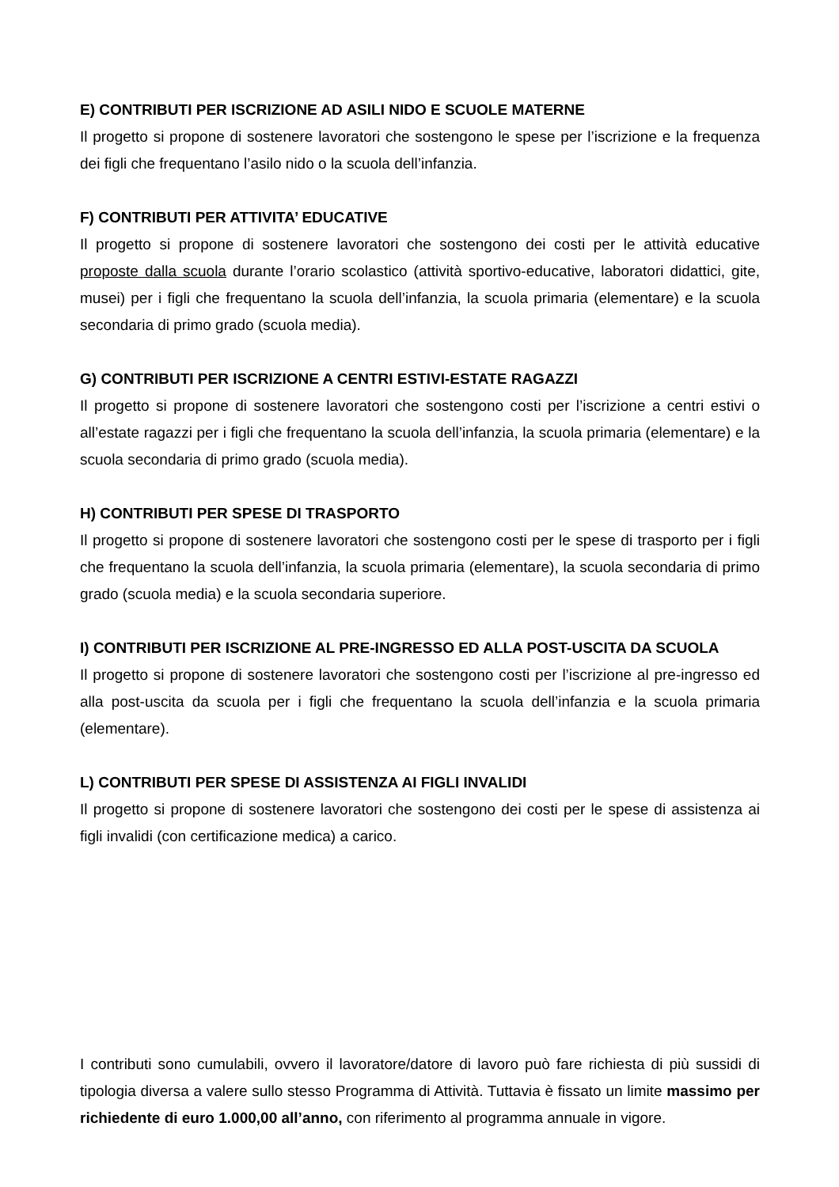E) CONTRIBUTI PER ISCRIZIONE AD ASILI NIDO E SCUOLE MATERNE
Il progetto si propone di sostenere lavoratori che sostengono le spese per l’iscrizione e la frequenza dei figli che frequentano l’asilo nido o la scuola dell’infanzia.
F) CONTRIBUTI PER ATTIVITA’ EDUCATIVE
Il progetto si propone di sostenere lavoratori che sostengono dei costi per le attività educative proposte dalla scuola durante l’orario scolastico (attività sportivo-educative, laboratori didattici, gite, musei) per i figli che frequentano la scuola dell’infanzia, la scuola primaria (elementare) e la scuola secondaria di primo grado (scuola media).
G) CONTRIBUTI PER ISCRIZIONE A CENTRI ESTIVI-ESTATE RAGAZZI
Il progetto si propone di sostenere lavoratori che sostengono costi per l’iscrizione a centri estivi o all’estate ragazzi per i figli che frequentano la scuola dell’infanzia, la scuola primaria (elementare) e la scuola secondaria di primo grado (scuola media).
H) CONTRIBUTI PER SPESE DI TRASPORTO
Il progetto si propone di sostenere lavoratori che sostengono costi per le spese di trasporto per i figli che frequentano la scuola dell’infanzia, la scuola primaria (elementare), la scuola secondaria di primo grado (scuola media) e la scuola secondaria superiore.
I) CONTRIBUTI PER ISCRIZIONE AL PRE-INGRESSO ED ALLA POST-USCITA DA SCUOLA
Il progetto si propone di sostenere lavoratori che sostengono costi per l’iscrizione al pre-ingresso ed alla post-uscita da scuola per i figli che frequentano la scuola dell’infanzia e la scuola primaria (elementare).
L) CONTRIBUTI PER SPESE DI ASSISTENZA AI FIGLI INVALIDI
Il progetto si propone di sostenere lavoratori che sostengono dei costi per le spese di assistenza ai figli invalidi (con certificazione medica) a carico.
I contributi sono cumulabili, ovvero il lavoratore/datore di lavoro può fare richiesta di più sussidi di tipologia diversa a valere sullo stesso Programma di Attività. Tuttavia è fissato un limite massimo per richiedente di euro 1.000,00 all’anno, con riferimento al programma annuale in vigore.